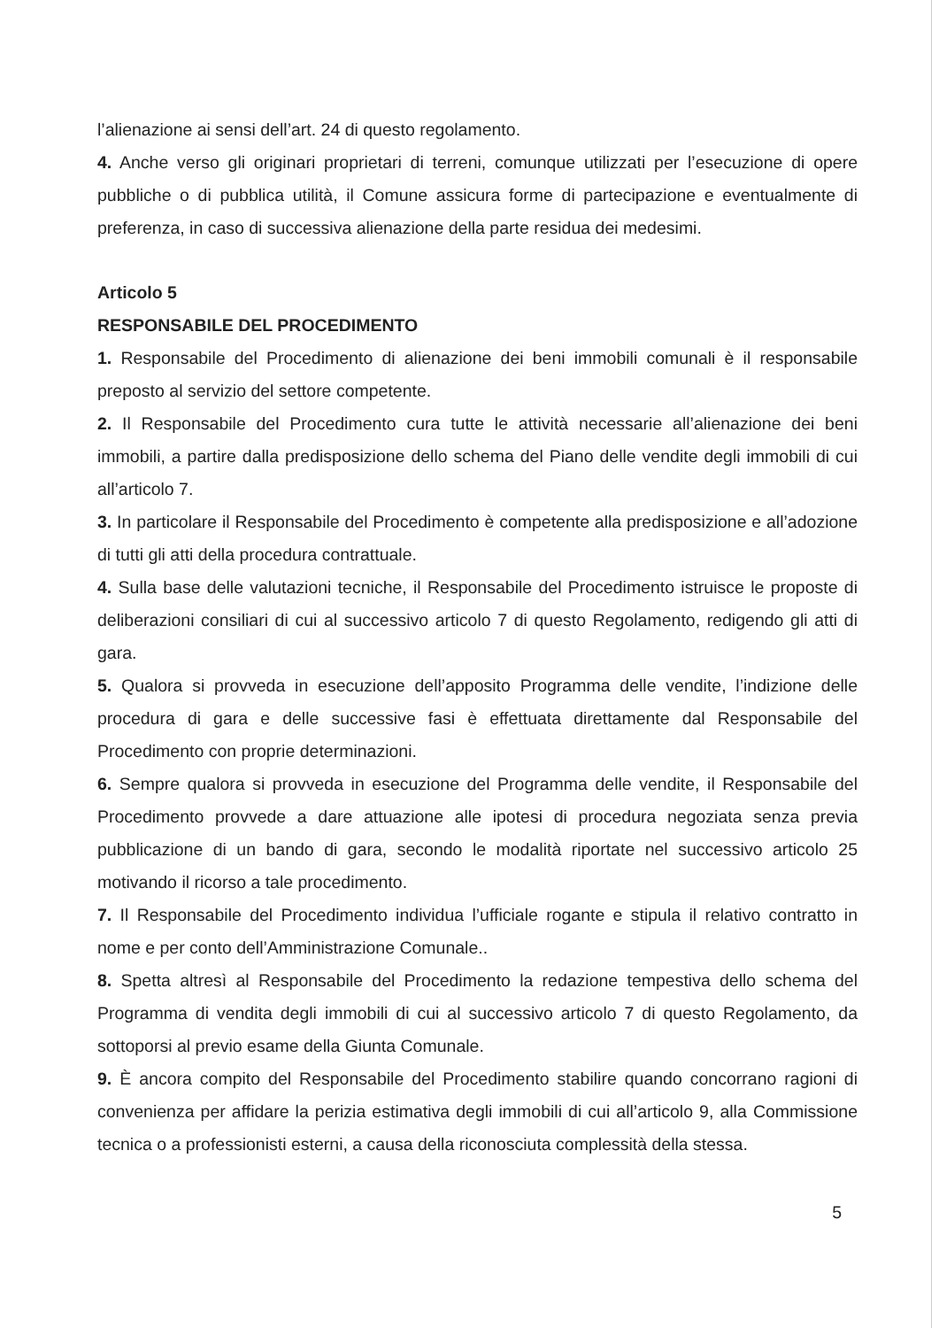l’alienazione ai sensi dell’art. 24 di questo regolamento.
4. Anche verso gli originari proprietari di terreni, comunque utilizzati per l’esecuzione di opere pubbliche o di pubblica utilità, il Comune assicura forme di partecipazione e eventualmente di preferenza, in caso di successiva alienazione della parte residua dei medesimi.
Articolo 5
RESPONSABILE DEL PROCEDIMENTO
1. Responsabile del Procedimento di alienazione dei beni immobili comunali è il responsabile preposto al servizio del settore competente.
2. Il Responsabile del Procedimento cura tutte le attività necessarie all’alienazione dei beni immobili, a partire dalla predisposizione dello schema del Piano delle vendite degli immobili di cui all’articolo 7.
3. In particolare il Responsabile del Procedimento è competente alla predisposizione e all’adozione di tutti gli atti della procedura contrattuale.
4. Sulla base delle valutazioni tecniche, il Responsabile del Procedimento istruisce le proposte di deliberazioni consiliari di cui al successivo articolo 7 di questo Regolamento, redigendo gli atti di gara.
5. Qualora si provveda in esecuzione dell’apposito Programma delle vendite, l’indizione delle procedura di gara e delle successive fasi è effettuata direttamente dal Responsabile del Procedimento con proprie determinazioni.
6. Sempre qualora si provveda in esecuzione del Programma delle vendite, il Responsabile del Procedimento provvede a dare attuazione alle ipotesi di procedura negoziata senza previa pubblicazione di un bando di gara, secondo le modalità riportate nel successivo articolo 25 motivando il ricorso a tale procedimento.
7. Il Responsabile del Procedimento individua l’ufficiale rogante e stipula il relativo contratto in nome e per conto dell’Amministrazione Comunale..
8. Spetta altresì al Responsabile del Procedimento la redazione tempestiva dello schema del Programma di vendita degli immobili di cui al successivo articolo 7 di questo Regolamento, da sottoporsi al previo esame della Giunta Comunale.
9. È ancora compito del Responsabile del Procedimento stabilire quando concorrano ragioni di convenienza per affidare la perizia estimativa degli immobili di cui all’articolo 9, alla Commissione tecnica o a professionisti esterni, a causa della riconosciuta complessità della stessa.
5